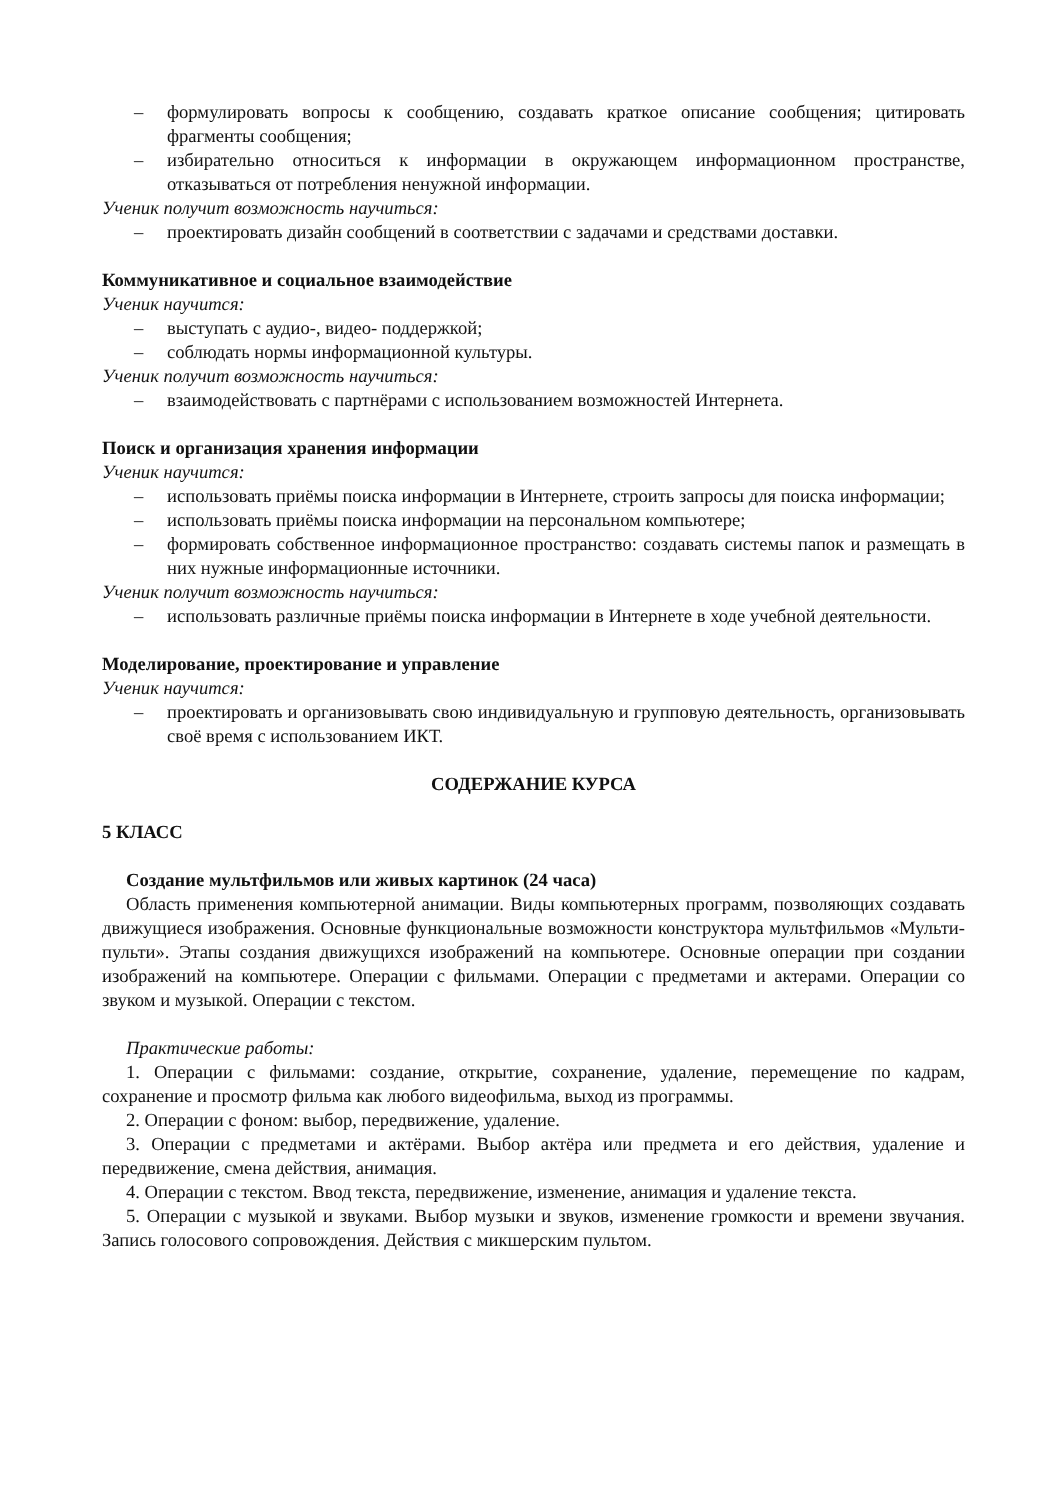– формулировать вопросы к сообщению, создавать краткое описание сообщения; цитировать фрагменты сообщения;
– избирательно относиться к информации в окружающем информационном пространстве, отказываться от потребления ненужной информации.
Ученик получит возможность научиться:
– проектировать дизайн сообщений в соответствии с задачами и средствами доставки.
Коммуникативное и социальное взаимодействие
Ученик научится:
– выступать с аудио-, видео- поддержкой;
– соблюдать нормы информационной культуры.
Ученик получит возможность научиться:
– взаимодействовать с партнёрами с использованием возможностей Интернета.
Поиск и организация хранения информации
Ученик научится:
– использовать приёмы поиска информации в Интернете, строить запросы для поиска информации;
– использовать приёмы поиска информации на персональном компьютере;
– формировать собственное информационное пространство: создавать системы папок и размещать в них нужные информационные источники.
Ученик получит возможность научиться:
– использовать различные приёмы поиска информации в Интернете в ходе учебной деятельности.
Моделирование, проектирование и управление
Ученик научится:
– проектировать и организовывать свою индивидуальную и групповую деятельность, организовывать своё время с использованием ИКТ.
СОДЕРЖАНИЕ КУРСА
5 КЛАСС
Создание мультфильмов или живых картинок (24 часа)
Область применения компьютерной анимации. Виды компьютерных программ, позволяющих создавать движущиеся изображения. Основные функциональные возможности конструктора мультфильмов «Мульти-пульти». Этапы создания движущихся изображений на компьютере. Основные операции при создании изображений на компьютере. Операции с фильмами. Операции с предметами и актерами. Операции со звуком и музыкой. Операции с текстом.
Практические работы:
1. Операции с фильмами: создание, открытие, сохранение, удаление, перемещение по кадрам, сохранение и просмотр фильма как любого видеофильма, выход из программы.
2. Операции с фоном: выбор, передвижение, удаление.
3. Операции с предметами и актёрами. Выбор актёра или предмета и его действия, удаление и передвижение, смена действия, анимация.
4. Операции с текстом. Ввод текста, передвижение, изменение, анимация и удаление текста.
5. Операции с музыкой и звуками. Выбор музыки и звуков, изменение громкости и времени звучания. Запись голосового сопровождения. Действия с микшерским пультом.